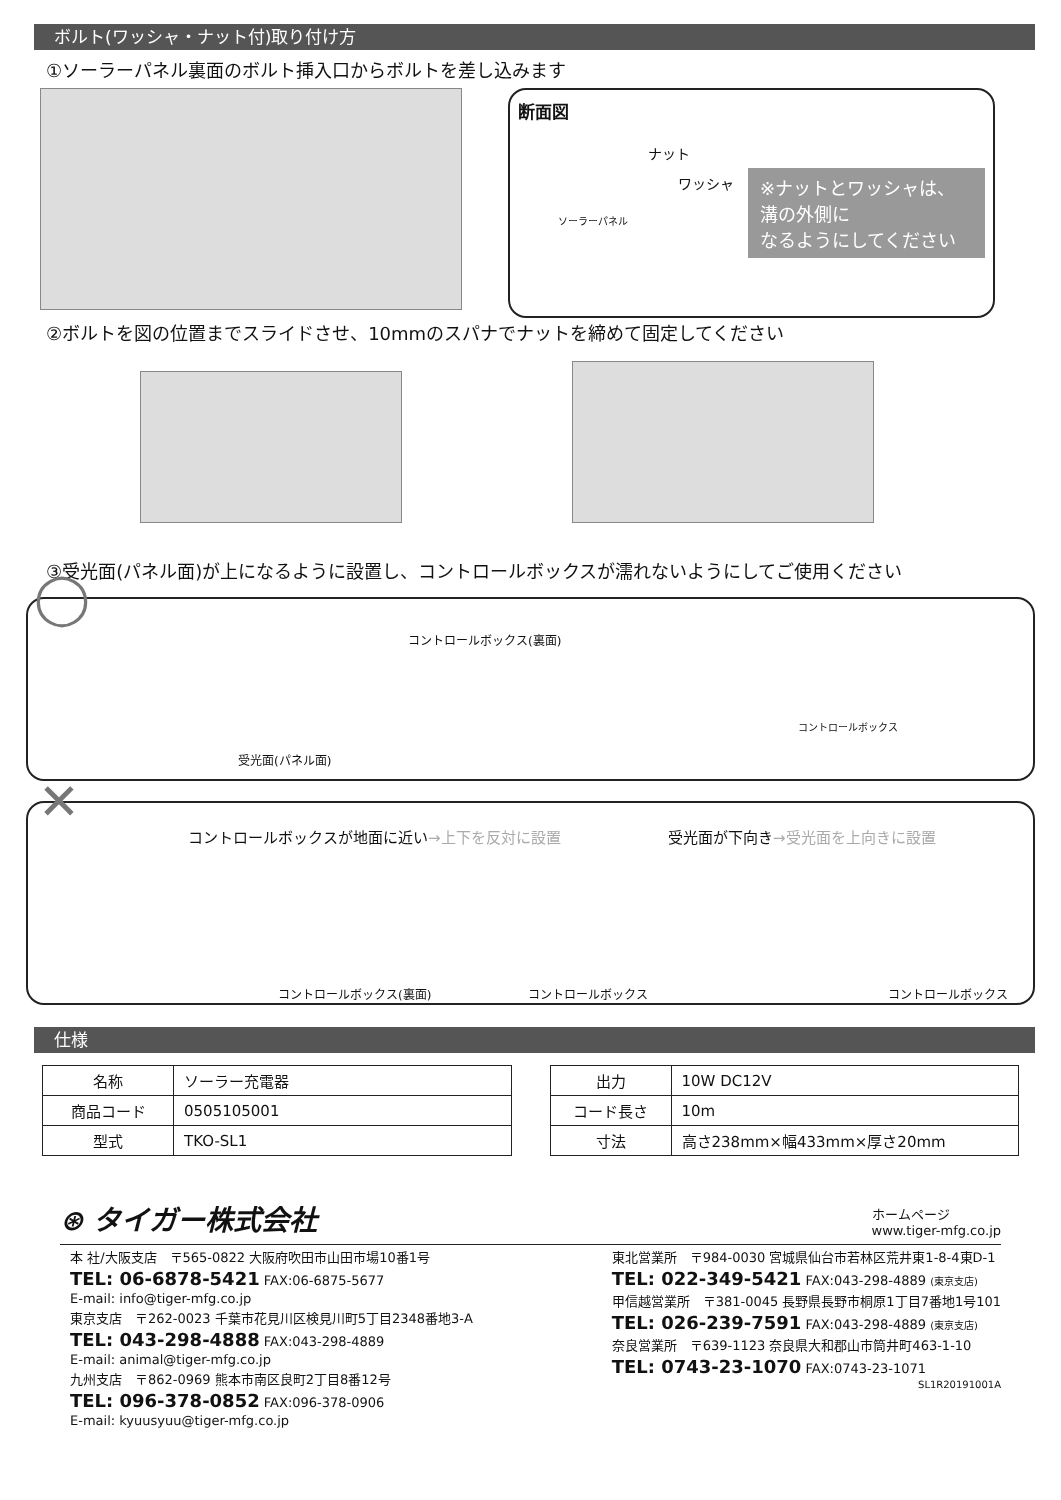ボルト(ワッシャ・ナット付)取り付け方
①ソーラーパネル裏面のボルト挿入口からボルトを差し込みます
断面図
ナット
ワッシャ
ソーラーパネル
※ナットとワッシャは、溝の外側に
なるようにしてください
②ボルトを図の位置までスライドさせ、10mmのスパナでナットを締めて固定してください
③受光面(パネル面)が上になるように設置し、コントロールボックスが濡れないようにしてご使用ください
◯ コントロールボックス(裏面)
受光面(パネル面)
コントロールボックス
✕
コントロールボックスが地面に近い→上下を反対に設置
受光面が下向き→受光面を上向きに設置
コントロールボックス(裏面) コントロールボックス コントロールボックス
仕様
| 名称 | ソーラー充電器 |
| 商品コード | 0505105001 |
| 型式 | TKO-SL1 |
| 出力 | 10W DC12V |
| コード長さ | 10m |
| 寸法 | 高さ238mm×幅433mm×厚さ20mm |
⊛ タイガー株式会社
ホームページ
www.tiger-mfg.co.jp
本 社/大阪支店　〒565-0822 大阪府吹田市山田市場10番1号
TEL: 06-6878-5421 FAX:06-6875-5677
E-mail: info@tiger-mfg.co.jp
東京支店　〒262-0023 千葉市花見川区検見川町5丁目2348番地3-A
TEL: 043-298-4888 FAX:043-298-4889
E-mail: animal@tiger-mfg.co.jp
九州支店　〒862-0969 熊本市南区良町2丁目8番12号
TEL: 096-378-0852 FAX:096-378-0906
E-mail: kyuusyuu@tiger-mfg.co.jp
東北営業所　〒984-0030 宮城県仙台市若林区荒井東1-8-4東D-1
TEL: 022-349-5421 FAX:043-298-4889 (東京支店)
甲信越営業所　〒381-0045 長野県長野市桐原1丁目7番地1号101
TEL: 026-239-7591 FAX:043-298-4889 (東京支店)
奈良営業所　〒639-1123 奈良県大和郡山市筒井町463-1-10
TEL: 0743-23-1070 FAX:0743-23-1071
SL1R20191001A